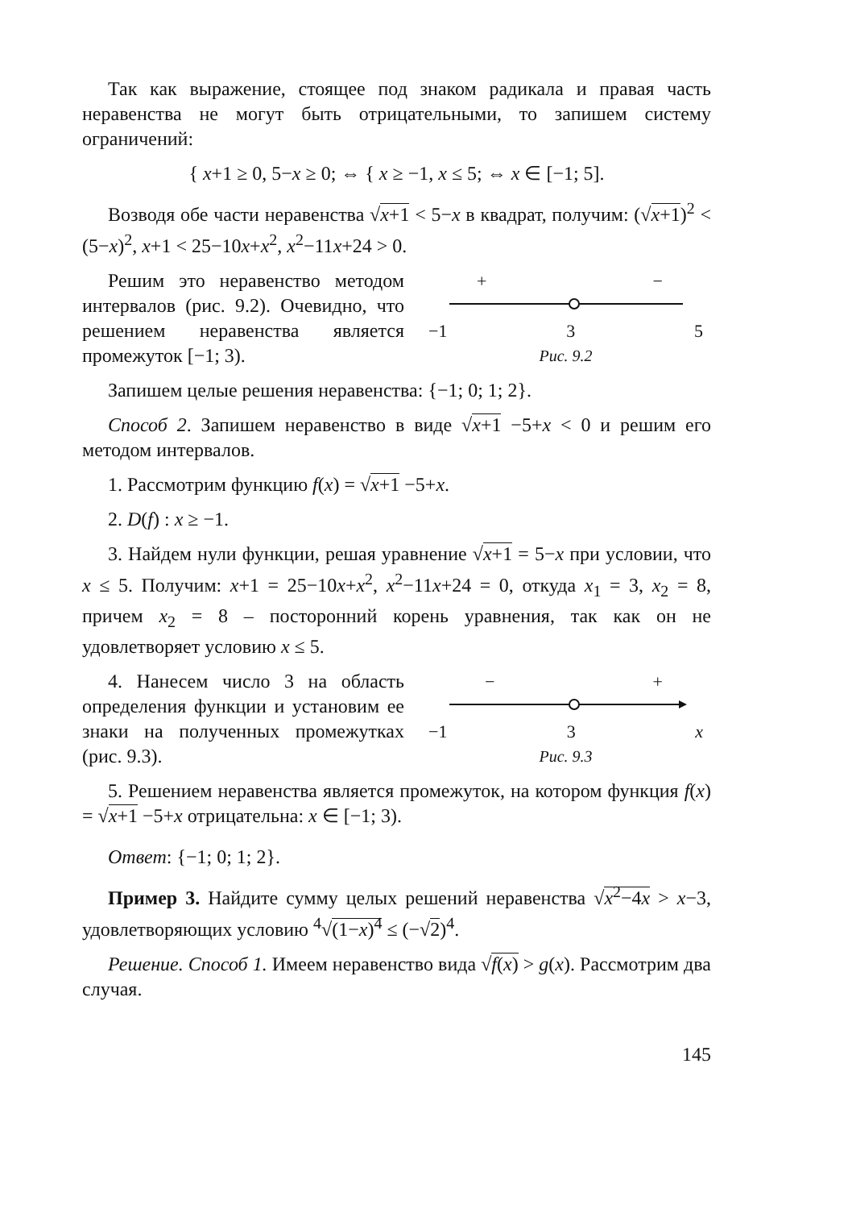Так как выражение, стоящее под знаком радикала и правая часть неравенства не могут быть отрицательными, то запишем систему ограничений:
{ x+1 ≥ 0, 5−x ≥ 0; ⇔ { x ≥ −1, x ≤ 5; ⇔ x ∈ [−1; 5].
Возводя обе части неравенства √x+1 < 5−x в квадрат, получим: (√x+1)<sup>2</sup> < (5−x)<sup>2</sup>, x+1 < 25−10x+x<sup>2</sup>, x<sup>2</sup>−11x+24 > 0.
Решим это неравенство методом интервалов (рис. 9.2). Очевидно, что решением неравенства является промежуток [−1; 3).
+ −
−1 3 5
Рис. 9.2
Запишем целые решения неравенства: {−1; 0; 1; 2}.
Способ 2. Запишем неравенство в виде √x+1 −5+x < 0 и решим его методом интервалов.
1. Рассмотрим функцию f(x) = √x+1 −5+x.
2. D(f) : x ≥ −1.
3. Найдем нули функции, решая уравнение √x+1 = 5−x при условии, что x ≤ 5. Получим: x+1 = 25−10x+x<sup>2</sup>, x<sup>2</sup>−11x+24 = 0, откуда x<sub>1</sub> = 3, x<sub>2</sub> = 8, причем x<sub>2</sub> = 8 – посторонний корень уравнения, так как он не удовлетворяет условию x ≤ 5.
4. Нанесем число 3 на область определения функции и установим ее знаки на полученных промежутках (рис. 9.3).
− +
−1 3 x
Рис. 9.3
5. Решением неравенства является промежуток, на котором функция f(x) = √x+1 −5+x отрицательна: x ∈ [−1; 3).
Ответ: {−1; 0; 1; 2}.
Пример 3. Найдите сумму целых решений неравенства √x<sup>2</sup>−4x > x−3, удовлетворяющих условию <sup>4</sup>√(1−x)<sup>4</sup> ≤ (−√2)<sup>4</sup>.
Решение. Способ 1. Имеем неравенство вида √f(x) > g(x). Рассмотрим два случая.
145